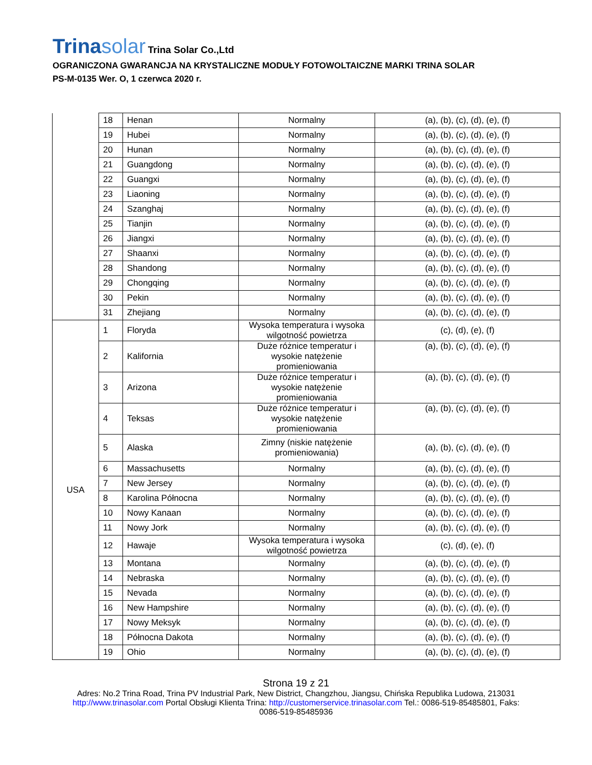Trinasolar Trina Solar Co.,Ltd
OGRANICZONA GWARANCJA NA KRYSTALICZNE MODUŁY FOTOWOLTAICZNE MARKI TRINA SOLAR
PS-M-0135 Wer. O, 1 czerwca 2020 r.
| | 18 | Henan | Normalny | (a), (b), (c), (d), (e), (f) |
| | 19 | Hubei | Normalny | (a), (b), (c), (d), (e), (f) |
| | 20 | Hunan | Normalny | (a), (b), (c), (d), (e), (f) |
| | 21 | Guangdong | Normalny | (a), (b), (c), (d), (e), (f) |
| | 22 | Guangxi | Normalny | (a), (b), (c), (d), (e), (f) |
| | 23 | Liaoning | Normalny | (a), (b), (c), (d), (e), (f) |
| | 24 | Szanghaj | Normalny | (a), (b), (c), (d), (e), (f) |
| | 25 | Tianjin | Normalny | (a), (b), (c), (d), (e), (f) |
| | 26 | Jiangxi | Normalny | (a), (b), (c), (d), (e), (f) |
| | 27 | Shaanxi | Normalny | (a), (b), (c), (d), (e), (f) |
| | 28 | Shandong | Normalny | (a), (b), (c), (d), (e), (f) |
| | 29 | Chongqing | Normalny | (a), (b), (c), (d), (e), (f) |
| | 30 | Pekin | Normalny | (a), (b), (c), (d), (e), (f) |
| | 31 | Zhejiang | Normalny | (a), (b), (c), (d), (e), (f) |
| USA | 1 | Floryda | Wysoka temperatura i wysoka wilgotność powietrza | (c), (d), (e), (f) |
| | 2 | Kalifornia | Duże różnice temperatur i wysokie natężenie promieniowania | (a), (b), (c), (d), (e), (f) |
| | 3 | Arizona | Duże różnice temperatur i wysokie natężenie promieniowania | (a), (b), (c), (d), (e), (f) |
| | 4 | Teksas | Duże różnice temperatur i wysokie natężenie promieniowania | (a), (b), (c), (d), (e), (f) |
| | 5 | Alaska | Zimny (niskie natężenie promieniowania) | (a), (b), (c), (d), (e), (f) |
| | 6 | Massachusetts | Normalny | (a), (b), (c), (d), (e), (f) |
| | 7 | New Jersey | Normalny | (a), (b), (c), (d), (e), (f) |
| | 8 | Karolina Północna | Normalny | (a), (b), (c), (d), (e), (f) |
| | 10 | Nowy Kanaan | Normalny | (a), (b), (c), (d), (e), (f) |
| | 11 | Nowy Jork | Normalny | (a), (b), (c), (d), (e), (f) |
| | 12 | Hawaje | Wysoka temperatura i wysoka wilgotność powietrza | (c), (d), (e), (f) |
| | 13 | Montana | Normalny | (a), (b), (c), (d), (e), (f) |
| | 14 | Nebraska | Normalny | (a), (b), (c), (d), (e), (f) |
| | 15 | Nevada | Normalny | (a), (b), (c), (d), (e), (f) |
| | 16 | New Hampshire | Normalny | (a), (b), (c), (d), (e), (f) |
| | 17 | Nowy Meksyk | Normalny | (a), (b), (c), (d), (e), (f) |
| | 18 | Północna Dakota | Normalny | (a), (b), (c), (d), (e), (f) |
| | 19 | Ohio | Normalny | (a), (b), (c), (d), (e), (f) |
Strona 19 z 21
Adres: No.2 Trina Road, Trina PV Industrial Park, New District, Changzhou, Jiangsu, Chińska Republika Ludowa, 213031
http://www.trinasolar.com Portal Obsługi Klienta Trina: http://customerservice.trinasolar.com Tel.: 0086-519-85485801, Faks:
0086-519-85485936